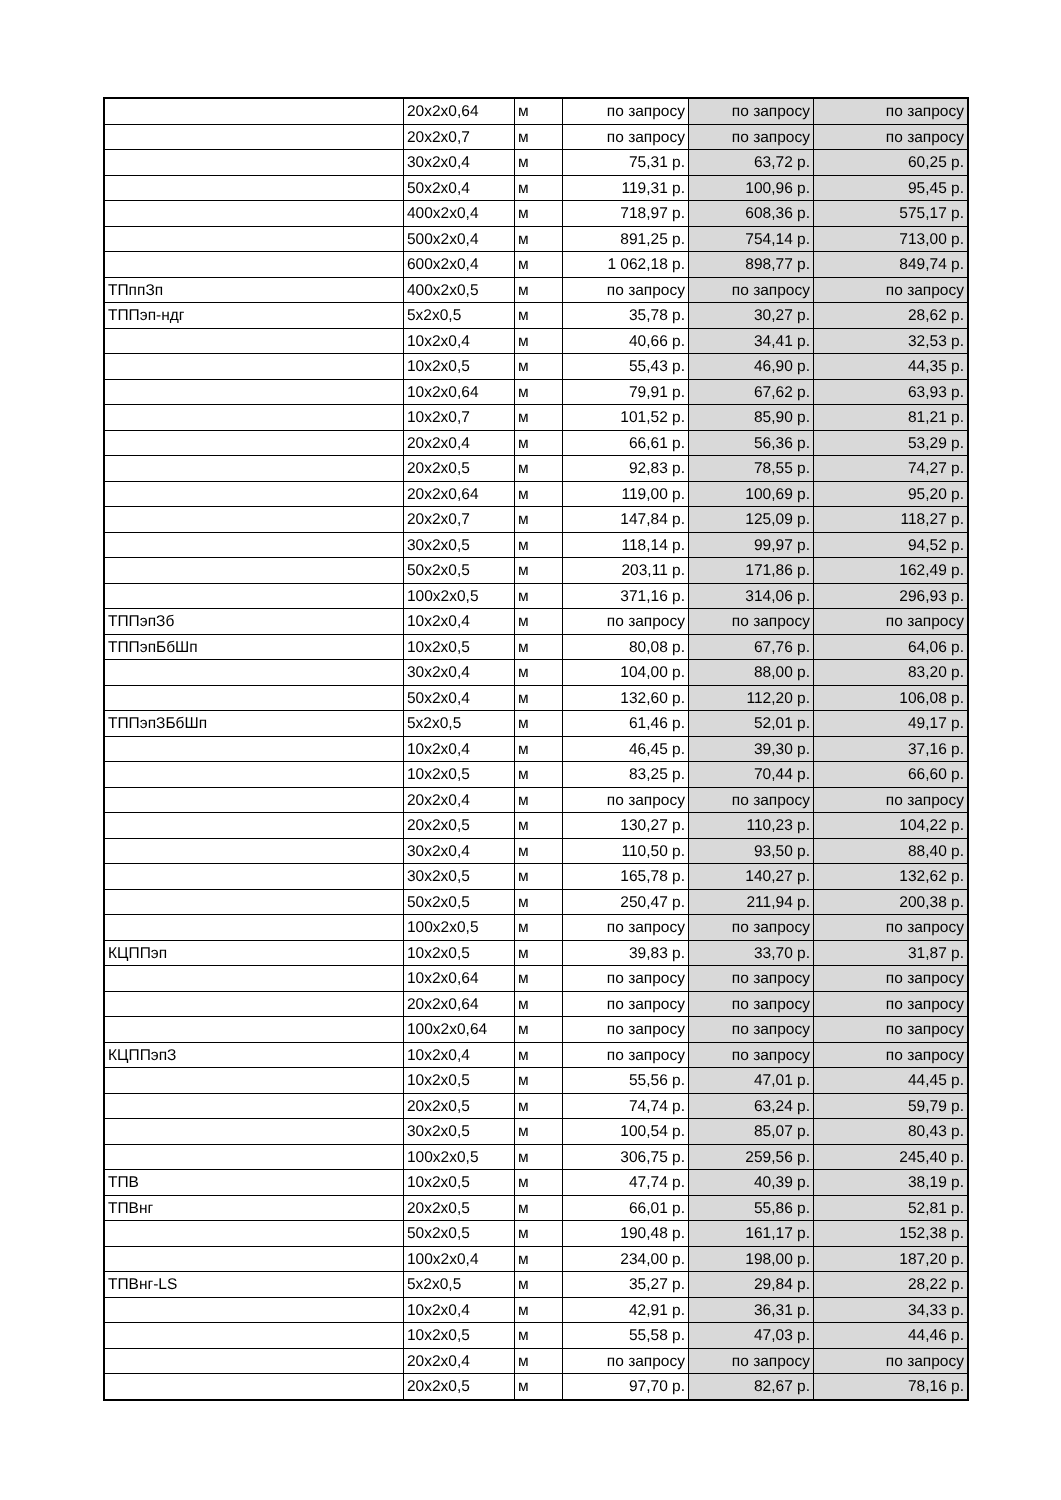| | 20x2x0,64 | м | по запросу | по запросу | по запросу |
| | 20x2x0,7 | м | по запросу | по запросу | по запросу |
| | 30x2x0,4 | м | 75,31 р. | 63,72 р. | 60,25 р. |
| | 50x2x0,4 | м | 119,31 р. | 100,96 р. | 95,45 р. |
| | 400x2x0,4 | м | 718,97 р. | 608,36 р. | 575,17 р. |
| | 500x2x0,4 | м | 891,25 р. | 754,14 р. | 713,00 р. |
| | 600x2x0,4 | м | 1 062,18 р. | 898,77 р. | 849,74 р. |
| ТПппЗп | 400x2x0,5 | м | по запросу | по запросу | по запросу |
| ТППэп-ндг | 5x2x0,5 | м | 35,78 р. | 30,27 р. | 28,62 р. |
| | 10x2x0,4 | м | 40,66 р. | 34,41 р. | 32,53 р. |
| | 10x2x0,5 | м | 55,43 р. | 46,90 р. | 44,35 р. |
| | 10x2x0,64 | м | 79,91 р. | 67,62 р. | 63,93 р. |
| | 10x2x0,7 | м | 101,52 р. | 85,90 р. | 81,21 р. |
| | 20x2x0,4 | м | 66,61 р. | 56,36 р. | 53,29 р. |
| | 20x2x0,5 | м | 92,83 р. | 78,55 р. | 74,27 р. |
| | 20x2x0,64 | м | 119,00 р. | 100,69 р. | 95,20 р. |
| | 20x2x0,7 | м | 147,84 р. | 125,09 р. | 118,27 р. |
| | 30x2x0,5 | м | 118,14 р. | 99,97 р. | 94,52 р. |
| | 50x2x0,5 | м | 203,11 р. | 171,86 р. | 162,49 р. |
| | 100x2x0,5 | м | 371,16 р. | 314,06 р. | 296,93 р. |
| ТППэпЗб | 10x2x0,4 | м | по запросу | по запросу | по запросу |
| ТППэпБбШп | 10x2x0,5 | м | 80,08 р. | 67,76 р. | 64,06 р. |
| | 30x2x0,4 | м | 104,00 р. | 88,00 р. | 83,20 р. |
| | 50x2x0,4 | м | 132,60 р. | 112,20 р. | 106,08 р. |
| ТППэпЗБбШп | 5x2x0,5 | м | 61,46 р. | 52,01 р. | 49,17 р. |
| | 10x2x0,4 | м | 46,45 р. | 39,30 р. | 37,16 р. |
| | 10x2x0,5 | м | 83,25 р. | 70,44 р. | 66,60 р. |
| | 20x2x0,4 | м | по запросу | по запросу | по запросу |
| | 20x2x0,5 | м | 130,27 р. | 110,23 р. | 104,22 р. |
| | 30x2x0,4 | м | 110,50 р. | 93,50 р. | 88,40 р. |
| | 30x2x0,5 | м | 165,78 р. | 140,27 р. | 132,62 р. |
| | 50x2x0,5 | м | 250,47 р. | 211,94 р. | 200,38 р. |
| | 100x2x0,5 | м | по запросу | по запросу | по запросу |
| КЦППэп | 10x2x0,5 | м | 39,83 р. | 33,70 р. | 31,87 р. |
| | 10x2x0,64 | м | по запросу | по запросу | по запросу |
| | 20x2x0,64 | м | по запросу | по запросу | по запросу |
| | 100x2x0,64 | м | по запросу | по запросу | по запросу |
| КЦППэпЗ | 10x2x0,4 | м | по запросу | по запросу | по запросу |
| | 10x2x0,5 | м | 55,56 р. | 47,01 р. | 44,45 р. |
| | 20x2x0,5 | м | 74,74 р. | 63,24 р. | 59,79 р. |
| | 30x2x0,5 | м | 100,54 р. | 85,07 р. | 80,43 р. |
| | 100x2x0,5 | м | 306,75 р. | 259,56 р. | 245,40 р. |
| ТПВ | 10x2x0,5 | м | 47,74 р. | 40,39 р. | 38,19 р. |
| ТПВнг | 20x2x0,5 | м | 66,01 р. | 55,86 р. | 52,81 р. |
| | 50x2x0,5 | м | 190,48 р. | 161,17 р. | 152,38 р. |
| | 100x2x0,4 | м | 234,00 р. | 198,00 р. | 187,20 р. |
| ТПВнг-LS | 5x2x0,5 | м | 35,27 р. | 29,84 р. | 28,22 р. |
| | 10x2x0,4 | м | 42,91 р. | 36,31 р. | 34,33 р. |
| | 10x2x0,5 | м | 55,58 р. | 47,03 р. | 44,46 р. |
| | 20x2x0,4 | м | по запросу | по запросу | по запросу |
| | 20x2x0,5 | м | 97,70 р. | 82,67 р. | 78,16 р. |